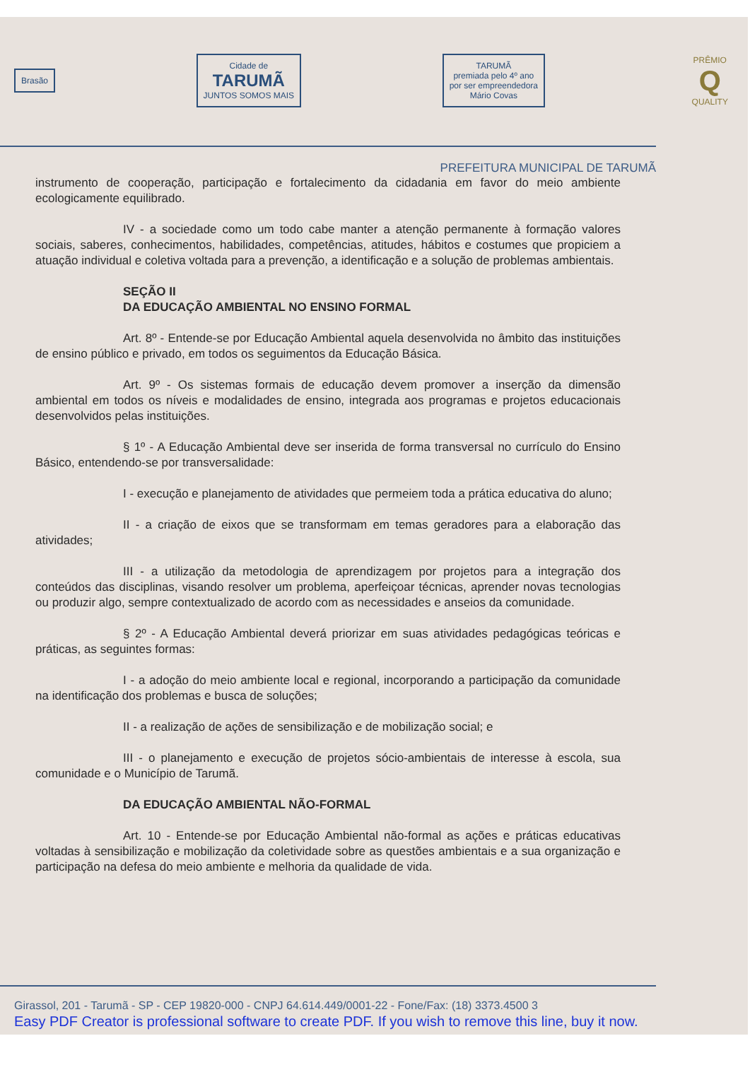Brasão
Cidade de
TARUMÃ
JUNTOS SOMOS MAIS
TARUMÃ
premiada pelo 4º ano
por ser empreendedora
Mário Covas
PRÊMIO
Q
QUALITY
PREFEITURA MUNICIPAL DE TARUMÃ
instrumento de cooperação, participação e fortalecimento da cidadania em favor do meio ambiente ecologicamente equilibrado.
IV - a sociedade como um todo cabe manter a atenção permanente à formação valores sociais, saberes, conhecimentos, habilidades, competências, atitudes, hábitos e costumes que propiciem a atuação individual e coletiva voltada para a prevenção, a identificação e a solução de problemas ambientais.
SEÇÃO II
DA EDUCAÇÃO AMBIENTAL NO ENSINO FORMAL
Art. 8º - Entende-se por Educação Ambiental aquela desenvolvida no âmbito das instituições de ensino público e privado, em todos os seguimentos da Educação Básica.
Art. 9º - Os sistemas formais de educação devem promover a inserção da dimensão ambiental em todos os níveis e modalidades de ensino, integrada aos programas e projetos educacionais desenvolvidos pelas instituições.
§ 1º - A Educação Ambiental deve ser inserida de forma transversal no currículo do Ensino Básico, entendendo-se por transversalidade:
I - execução e planejamento de atividades que permeiem toda a prática educativa do aluno;
II - a criação de eixos que se transformam em temas geradores para a elaboração das atividades;
III - a utilização da metodologia de aprendizagem por projetos para a integração dos conteúdos das disciplinas, visando resolver um problema, aperfeiçoar técnicas, aprender novas tecnologias ou produzir algo, sempre contextualizado de acordo com as necessidades e anseios da comunidade.
§ 2º - A Educação Ambiental deverá priorizar em suas atividades pedagógicas teóricas e práticas, as seguintes formas:
I - a adoção do meio ambiente local e regional, incorporando a participação da comunidade na identificação dos problemas e busca de soluções;
II - a realização de ações de sensibilização e de mobilização social; e
III - o planejamento e execução de projetos sócio-ambientais de interesse à escola, sua comunidade e o Município de Tarumã.
DA EDUCAÇÃO AMBIENTAL NÃO-FORMAL
Art. 10 - Entende-se por Educação Ambiental não-formal as ações e práticas educativas voltadas à sensibilização e mobilização da coletividade sobre as questões ambientais e a sua organização e participação na defesa do meio ambiente e melhoria da qualidade de vida.
Girassol, 201 - Tarumã - SP - CEP 19820-000 - CNPJ 64.614.449/0001-22 - Fone/Fax: (18) 3373.4500 3
Easy PDF Creator is professional software to create PDF. If you wish to remove this line, buy it now.